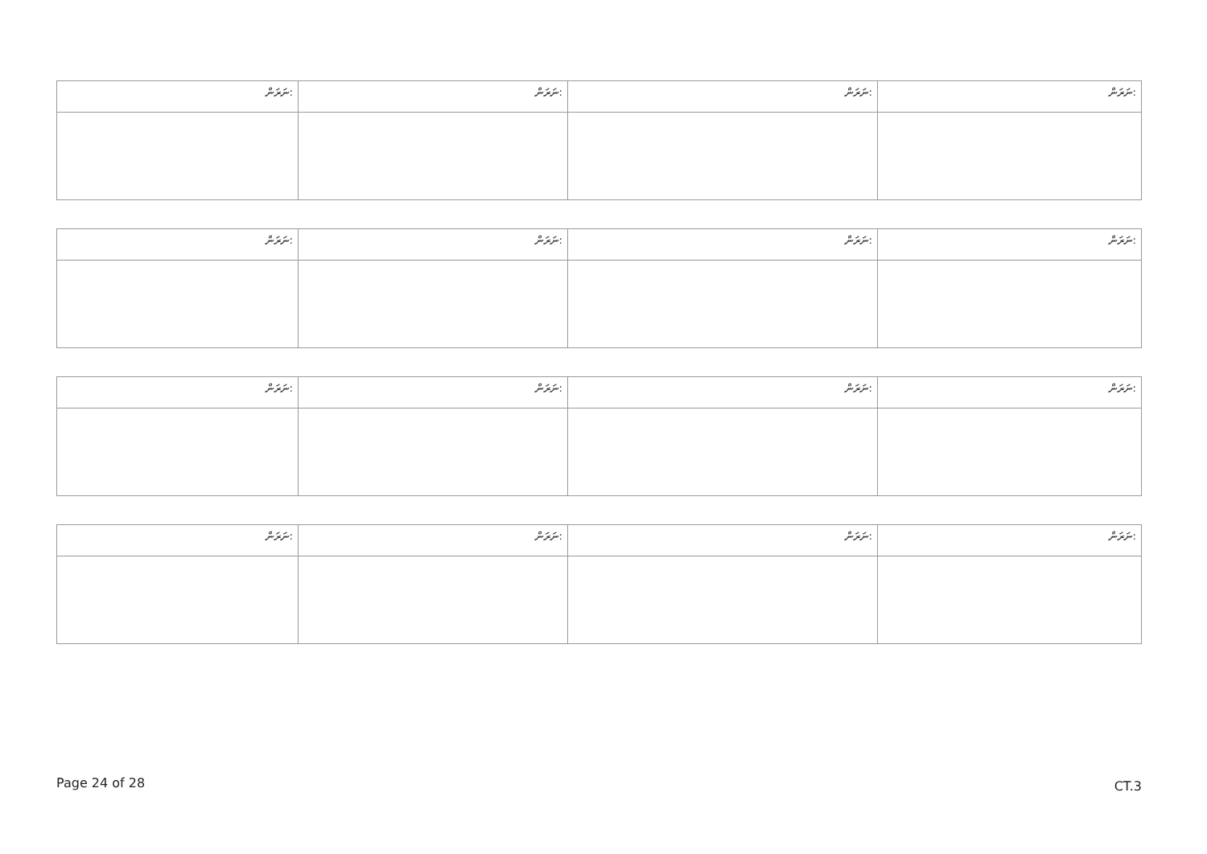| ނަރަން: | ނަރަން: | ނަރަން: | ނަރަން: |
| ނަރަން: | ނަރަން: | ނަރަން: | ނަރަން: |
| ނަރަން: | ނަރަން: | ނަރަން: | ނަރަން: |
| ނަރަން: | ނަރަން: | ނަރަން: | ނަރަން: |
Page 24 of 28 CT.3